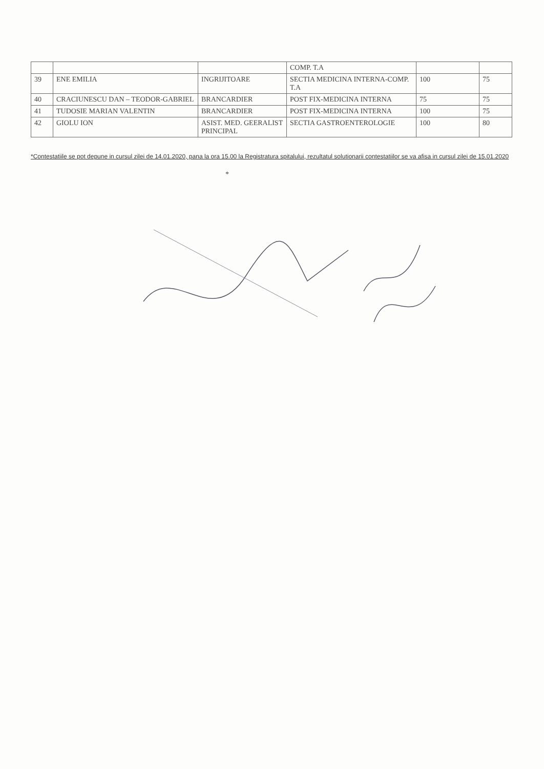| | | | COMP. T.A | | |
| 39 | ENE EMILIA | INGRIJITOARE | SECTIA MEDICINA INTERNA-COMP. T.A | 100 | 75 |
| 40 | CRACIUNESCU DAN – TEODOR-GABRIEL | BRANCARDIER | POST FIX-MEDICINA INTERNA | 75 | 75 |
| 41 | TUDOSIE MARIAN VALENTIN | BRANCARDIER | POST FIX-MEDICINA INTERNA | 100 | 75 |
| 42 | GIOLU ION | ASIST. MED. GEERALIST PRINCIPAL | SECTIA GASTROENTEROLOGIE | 100 | 80 |
*Contestatiile se pot depune in cursul zilei de 14.01.2020, pana la ora 15.00 la Registratura spitalului, rezultatul solutionarii contestatiilor se va afisa in cursul zilei de 15.01.2020
*